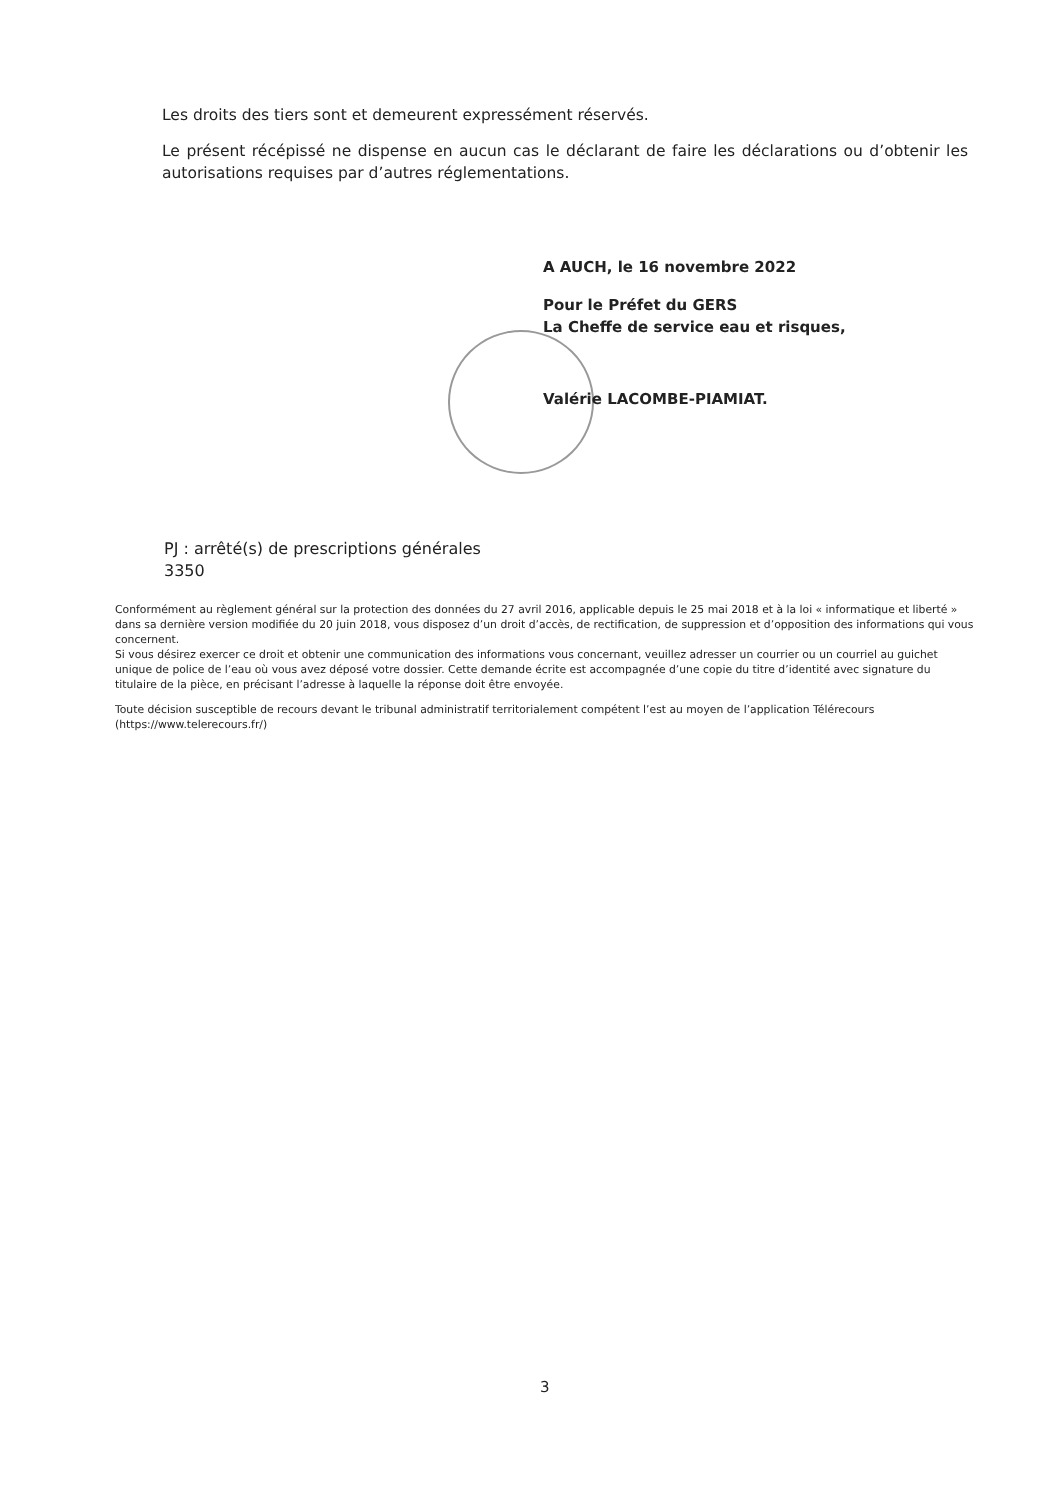Les droits des tiers sont et demeurent expressément réservés.
Le présent récépissé ne dispense en aucun cas le déclarant de faire les déclarations ou d’obtenir les autorisations requises par d’autres réglementations.
A AUCH, le 16 novembre 2022
Pour le Préfet du GERS
La Cheffe de service eau et risques,
Valérie LACOMBE-PIAMIAT.
PJ : arrêté(s) de prescriptions générales
3350
Conformément au règlement général sur la protection des données du 27 avril 2016, applicable depuis le 25 mai 2018 et à la loi « informatique et liberté » dans sa dernière version modifiée du 20 juin 2018, vous disposez d’un droit d’accès, de rectification, de suppression et d’opposition des informations qui vous concernent.
Si vous désirez exercer ce droit et obtenir une communication des informations vous concernant, veuillez adresser un courrier ou un courriel au guichet unique de police de l’eau où vous avez déposé votre dossier. Cette demande écrite est accompagnée d’une copie du titre d’identité avec signature du titulaire de la pièce, en précisant l’adresse à laquelle la réponse doit être envoyée.
Toute décision susceptible de recours devant le tribunal administratif territorialement compétent l’est au moyen de l’application Télérecours (https://www.telerecours.fr/)
3